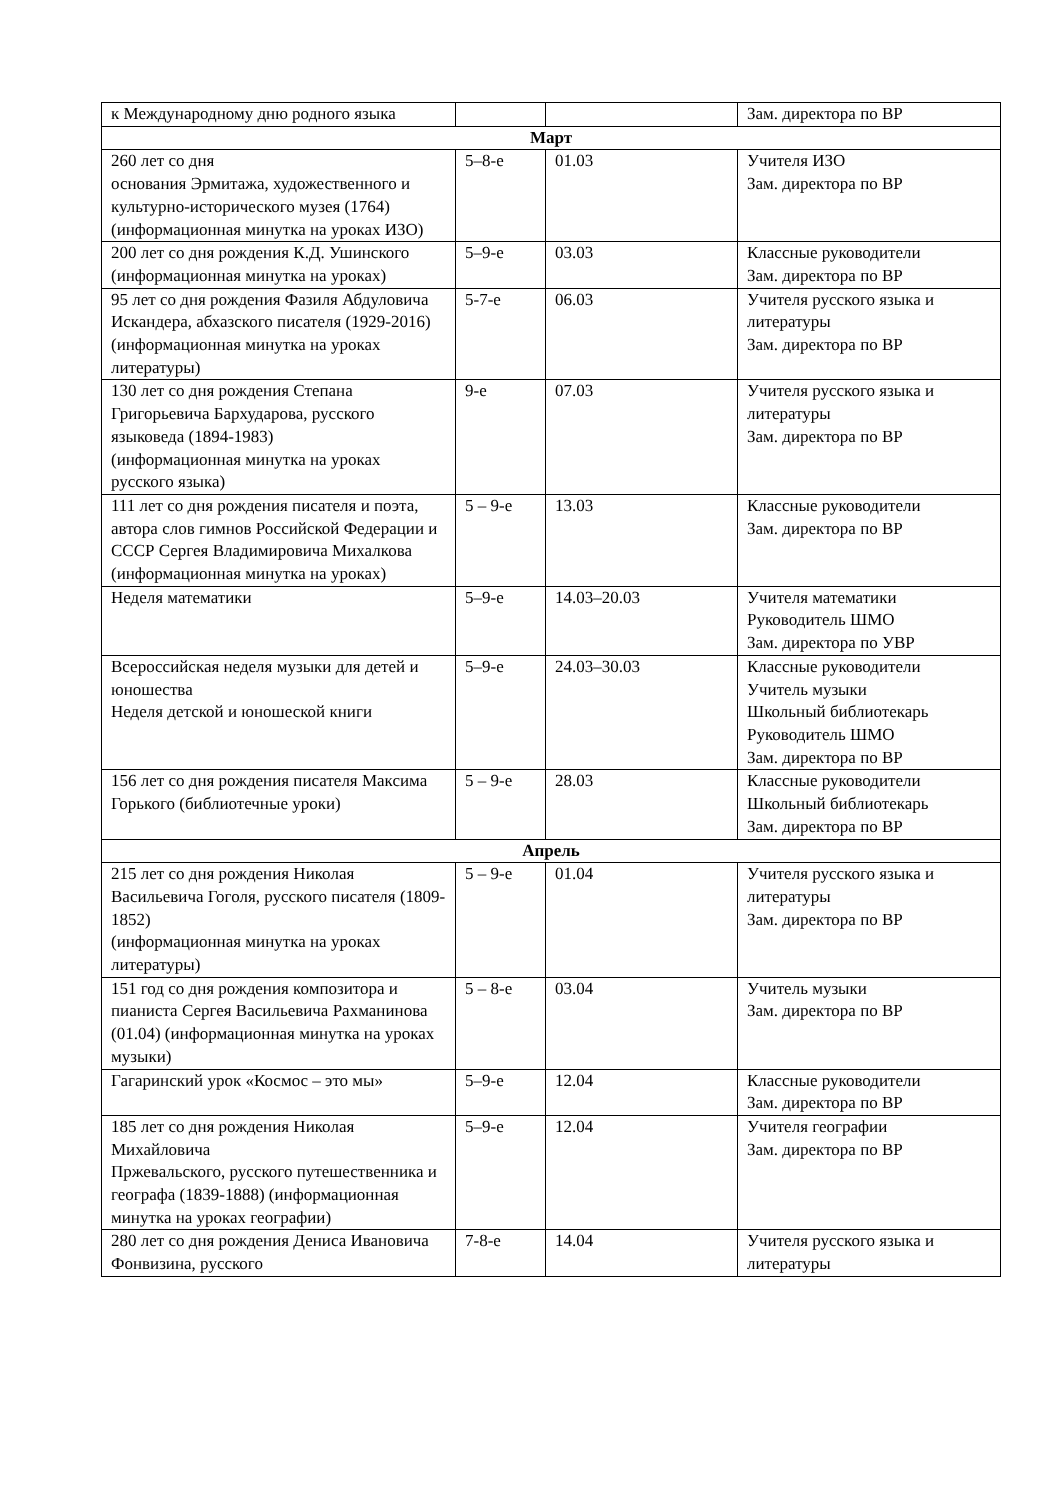| к Международному дню родного языка | | | Зам. директора по ВР |
| Март | | | |
| 260 лет со дня основания Эрмитажа, художественного и культурно-исторического музея (1764) (информационная минутка на уроках ИЗО) | 5–8-е | 01.03 | Учителя ИЗО Зам. директора по ВР |
| 200 лет со дня рождения К.Д. Ушинского (информационная минутка на уроках) | 5–9-е | 03.03 | Классные руководители Зам. директора по ВР |
| 95 лет со дня рождения Фазиля Абдуловича Искандера, абхазского писателя (1929-2016) (информационная минутка на уроках литературы) | 5-7-е | 06.03 | Учителя русского языка и литературы Зам. директора по ВР |
| 130 лет со дня рождения Степана Григорьевича Бархударова, русского языковеда (1894-1983) (информационная минутка на уроках русского языка) | 9-е | 07.03 | Учителя русского языка и литературы Зам. директора по ВР |
| 111 лет со дня рождения писателя и поэта, автора слов гимнов Российской Федерации и СССР Сергея Владимировича Михалкова (информационная минутка на уроках) | 5 – 9-е | 13.03 | Классные руководители Зам. директора по ВР |
| Неделя математики | 5–9-е | 14.03–20.03 | Учителя математики Руководитель ШМО Зам. директора по УВР |
| Всероссийская неделя музыки для детей и юношества Неделя детской и юношеской книги | 5–9-е | 24.03–30.03 | Классные руководители Учитель музыки Школьный библиотекарь Руководитель ШМО Зам. директора по ВР |
| 156 лет со дня рождения писателя Максима Горького (библиотечные уроки) | 5 – 9-е | 28.03 | Классные руководители Школьный библиотекарь Зам. директора по ВР |
| Апрель | | | |
| 215 лет со дня рождения Николая Васильевича Гоголя, русского писателя (1809-1852) (информационная минутка на уроках литературы) | 5 – 9-е | 01.04 | Учителя русского языка и литературы Зам. директора по ВР |
| 151 год со дня рождения композитора и пианиста Сергея Васильевича Рахманинова (01.04) (информационная минутка на уроках музыки) | 5 – 8-е | 03.04 | Учитель музыки Зам. директора по ВР |
| Гагаринский урок «Космос – это мы» | 5–9-е | 12.04 | Классные руководители Зам. директора по ВР |
| 185 лет со дня рождения Николая Михайловича Пржевальского, русского путешественника и географа (1839-1888) (информационная минутка на уроках географии) | 5–9-е | 12.04 | Учителя географии Зам. директора по ВР |
| 280 лет со дня рождения Дениса Ивановича Фонвизина, русского | 7-8-е | 14.04 | Учителя русского языка и литературы |